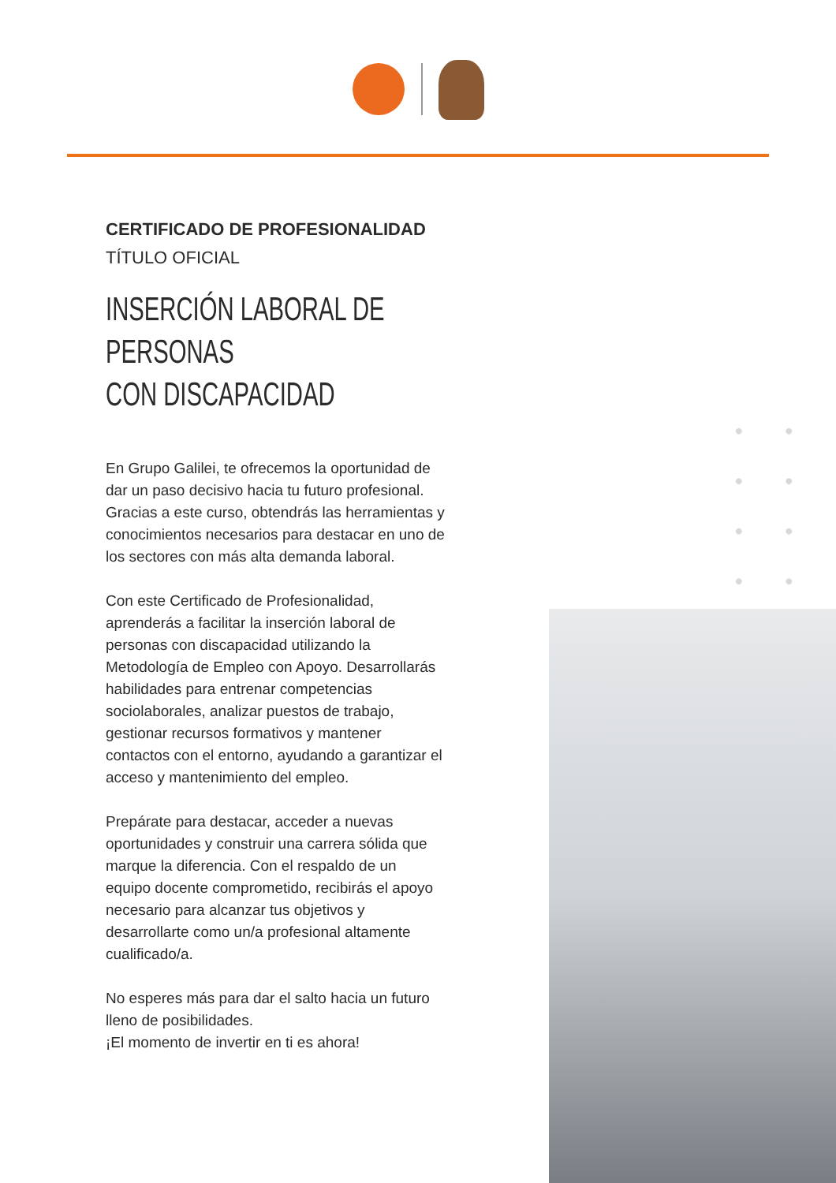CERTIFICADO DE PROFESIONALIDAD
TÍTULO OFICIAL
INSERCIÓN LABORAL DE PERSONAS
CON DISCAPACIDAD
En Grupo Galilei, te ofrecemos la oportunidad de dar un paso decisivo hacia tu futuro profesional. Gracias a este curso, obtendrás las herramientas y conocimientos necesarios para destacar en uno de los sectores con más alta demanda laboral.
Con este Certificado de Profesionalidad, aprenderás a facilitar la inserción laboral de personas con discapacidad utilizando la Metodología de Empleo con Apoyo. Desarrollarás habilidades para entrenar competencias sociolaborales, analizar puestos de trabajo, gestionar recursos formativos y mantener contactos con el entorno, ayudando a garantizar el acceso y mantenimiento del empleo.
Prepárate para destacar, acceder a nuevas oportunidades y construir una carrera sólida que marque la diferencia. Con el respaldo de un equipo docente comprometido, recibirás el apoyo necesario para alcanzar tus objetivos y desarrollarte como un/a profesional altamente cualificado/a.
No esperes más para dar el salto hacia un futuro lleno de posibilidades.
¡El momento de invertir en ti es ahora!